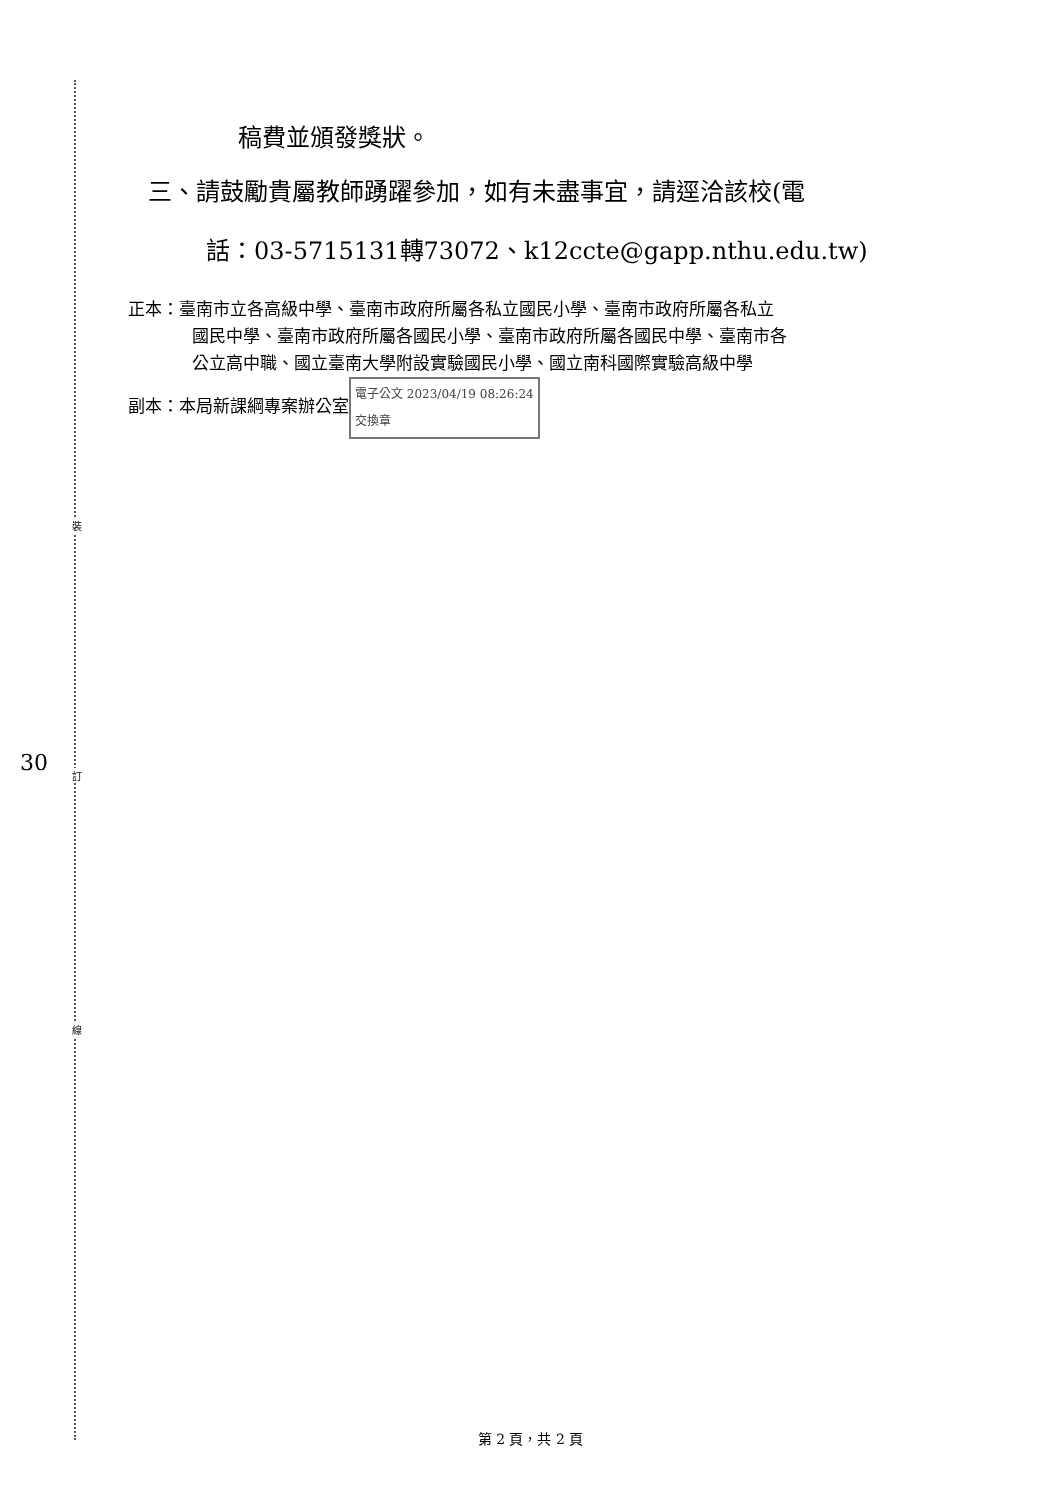裝
訂
線
稿費並頒發獎狀。
三、請鼓勵貴屬教師踴躍參加，如有未盡事宜，請逕洽該校(電
話：03-5715131轉73072、k12ccte@gapp.nthu.edu.tw)
正本：臺南市立各高級中學、臺南市政府所屬各私立國民小學、臺南市政府所屬各私立
國民中學、臺南市政府所屬各國民小學、臺南市政府所屬各國民中學、臺南市各
公立高中職、國立臺南大學附設實驗國民小學、國立南科國際實驗高級中學
副本：本局新課綱專案辦公室 電子公文 2023/04/19 08:26:24
交換章
30
第 2 頁，共 2 頁